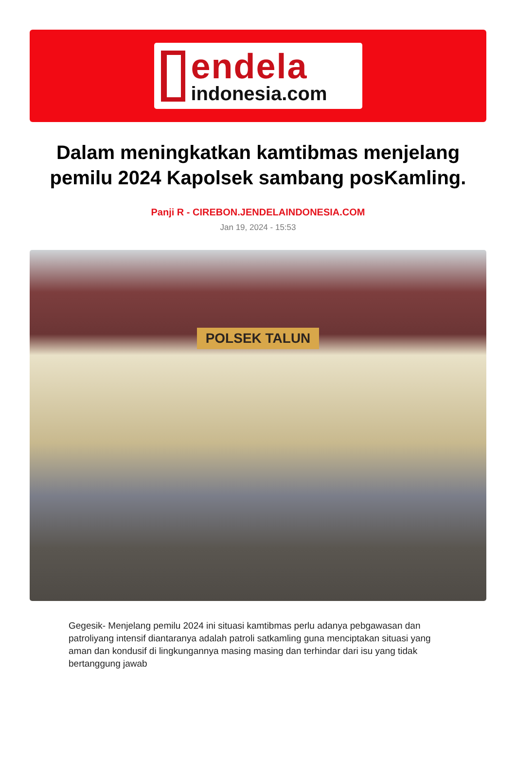endela
indonesia.com
Dalam meningkatkan kamtibmas menjelang pemilu 2024 Kapolsek sambang posKamling.
Panji R - CIREBON.JENDELAINDONESIA.COM
Jan 19, 2024 - 15:53
POLSEK TALUN
Gegesik- Menjelang pemilu 2024 ini situasi kamtibmas perlu adanya pebgawasan dan patroliyang intensif diantaranya adalah patroli satkamling guna menciptakan situasi yang aman dan kondusif di lingkungannya masing masing dan terhindar dari isu yang tidak bertanggung jawab